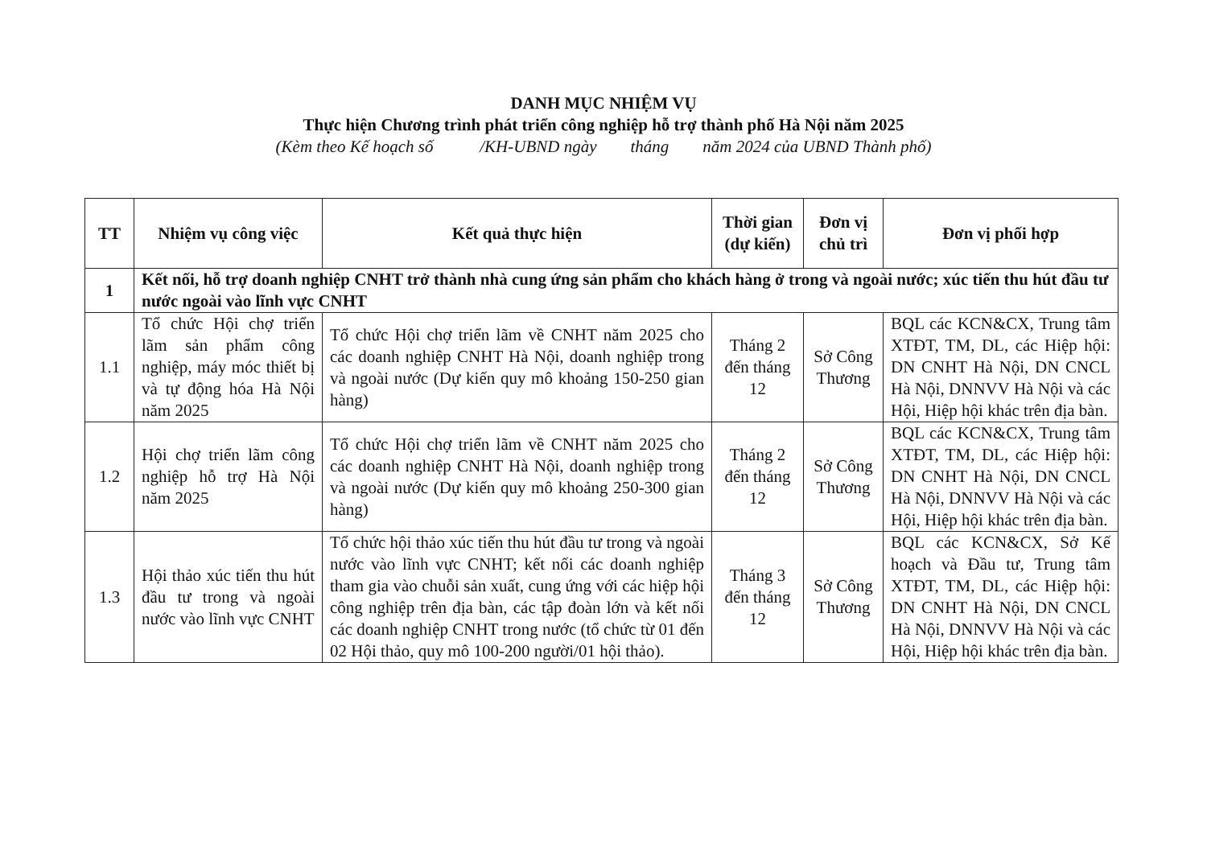DANH MỤC NHIỆM VỤ
Thực hiện Chương trình phát triển công nghiệp hỗ trợ thành phố Hà Nội năm 2025
(Kèm theo Kế hoạch số /KH-UBND ngày tháng năm 2024 của UBND Thành phố)
| TT | Nhiệm vụ công việc | Kết quả thực hiện | Thời gian (dự kiến) | Đơn vị chủ trì | Đơn vị phối hợp |
| --- | --- | --- | --- | --- | --- |
| 1 | Kết nối, hỗ trợ doanh nghiệp CNHT trở thành nhà cung ứng sản phẩm cho khách hàng ở trong và ngoài nước; xúc tiến thu hút đầu tư nước ngoài vào lĩnh vực CNHT | | | | |
| 1.1 | Tổ chức Hội chợ triển lãm sản phẩm công nghiệp, máy móc thiết bị và tự động hóa Hà Nội năm 2025 | Tổ chức Hội chợ triển lãm về CNHT năm 2025 cho các doanh nghiệp CNHT Hà Nội, doanh nghiệp trong và ngoài nước (Dự kiến quy mô khoảng 150-250 gian hàng) | Tháng 2 đến tháng 12 | Sở Công Thương | BQL các KCN&CX, Trung tâm XTĐT, TM, DL, các Hiệp hội: DN CNHT Hà Nội, DN CNCL Hà Nội, DNNVV Hà Nội và các Hội, Hiệp hội khác trên địa bàn. |
| 1.2 | Hội chợ triển lãm công nghiệp hỗ trợ Hà Nội năm 2025 | Tổ chức Hội chợ triển lãm về CNHT năm 2025 cho các doanh nghiệp CNHT Hà Nội, doanh nghiệp trong và ngoài nước (Dự kiến quy mô khoảng 250-300 gian hàng) | Tháng 2 đến tháng 12 | Sở Công Thương | BQL các KCN&CX, Trung tâm XTĐT, TM, DL, các Hiệp hội: DN CNHT Hà Nội, DN CNCL Hà Nội, DNNVV Hà Nội và các Hội, Hiệp hội khác trên địa bàn. |
| 1.3 | Hội thảo xúc tiến thu hút đầu tư trong và ngoài nước vào lĩnh vực CNHT | Tổ chức hội thảo xúc tiến thu hút đầu tư trong và ngoài nước vào lĩnh vực CNHT; kết nối các doanh nghiệp tham gia vào chuỗi sản xuất, cung ứng với các hiệp hội công nghiệp trên địa bàn, các tập đoàn lớn và kết nối các doanh nghiệp CNHT trong nước (tổ chức từ 01 đến 02 Hội thảo, quy mô 100-200 người/01 hội thảo). | Tháng 3 đến tháng 12 | Sở Công Thương | BQL các KCN&CX, Sở Kế hoạch và Đầu tư, Trung tâm XTĐT, TM, DL, các Hiệp hội: DN CNHT Hà Nội, DN CNCL Hà Nội, DNNVV Hà Nội và các Hội, Hiệp hội khác trên địa bàn. |